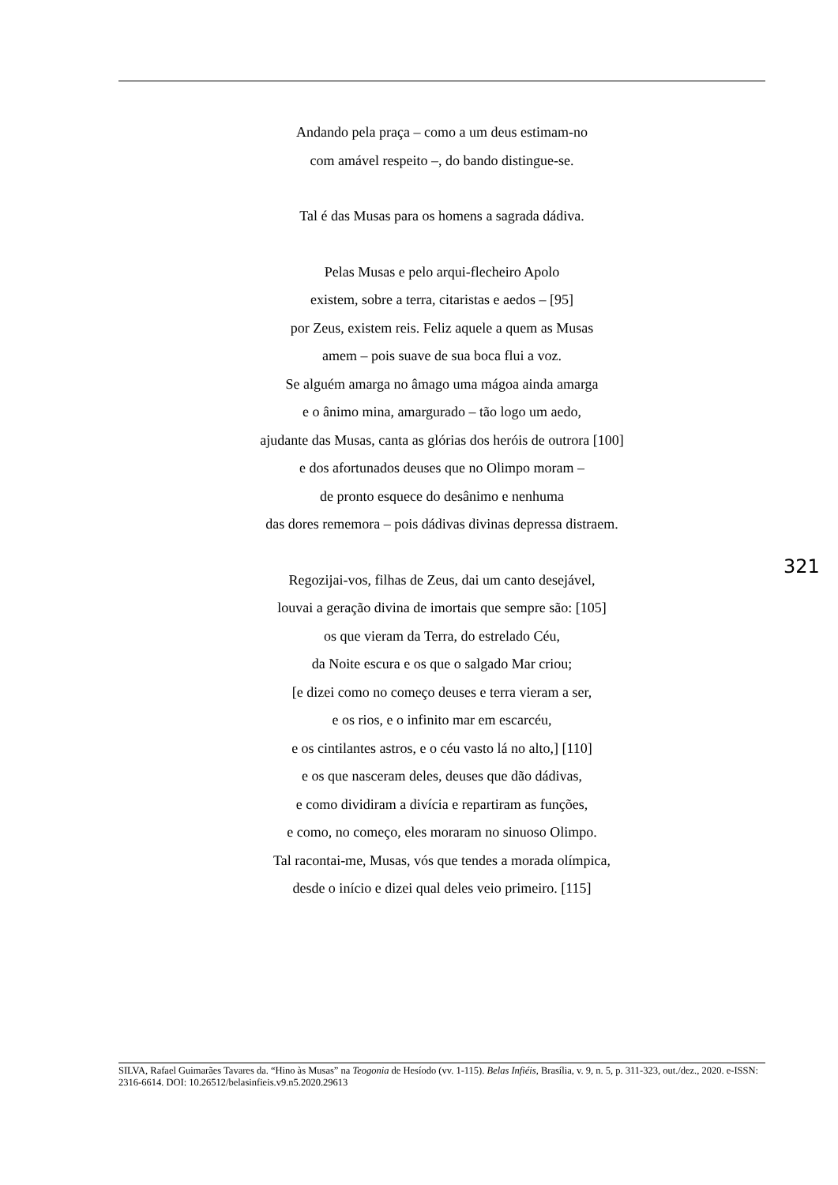Andando pela praça – como a um deus estimam-no
com amável respeito –, do bando distingue-se.
Tal é das Musas para os homens a sagrada dádiva.
Pelas Musas e pelo arqui-flecheiro Apolo
existem, sobre a terra, citaristas e aedos – [95]
por Zeus, existem reis. Feliz aquele a quem as Musas
amem – pois suave de sua boca flui a voz.
Se alguém amarga no âmago uma mágoa ainda amarga
e o ânimo mina, amargurado – tão logo um aedo,
ajudante das Musas, canta as glórias dos heróis de outrora [100]
e dos afortunados deuses que no Olimpo moram –
de pronto esquece do desânimo e nenhuma
das dores rememora – pois dádivas divinas depressa distraem.
Regozijai-vos, filhas de Zeus, dai um canto desejável,
louvai a geração divina de imortais que sempre são: [105]
os que vieram da Terra, do estrelado Céu,
da Noite escura e os que o salgado Mar criou;
[e dizei como no começo deuses e terra vieram a ser,
e os rios, e o infinito mar em escarcéu,
e os cintilantes astros, e o céu vasto lá no alto,] [110]
e os que nasceram deles, deuses que dão dádivas,
e como dividiram a divícia e repartiram as funções,
e como, no começo, eles moraram no sinuoso Olimpo.
Tal racontai-me, Musas, vós que tendes a morada olímpica,
desde o início e dizei qual deles veio primeiro. [115]
321
SILVA, Rafael Guimarães Tavares da. “Hino às Musas” na Teogonia de Hesíodo (vv. 1-115). Belas Infiéis, Brasília, v. 9, n. 5, p. 311-323, out./dez., 2020. e-ISSN: 2316-6614. DOI: 10.26512/belasinfieis.v9.n5.2020.29613